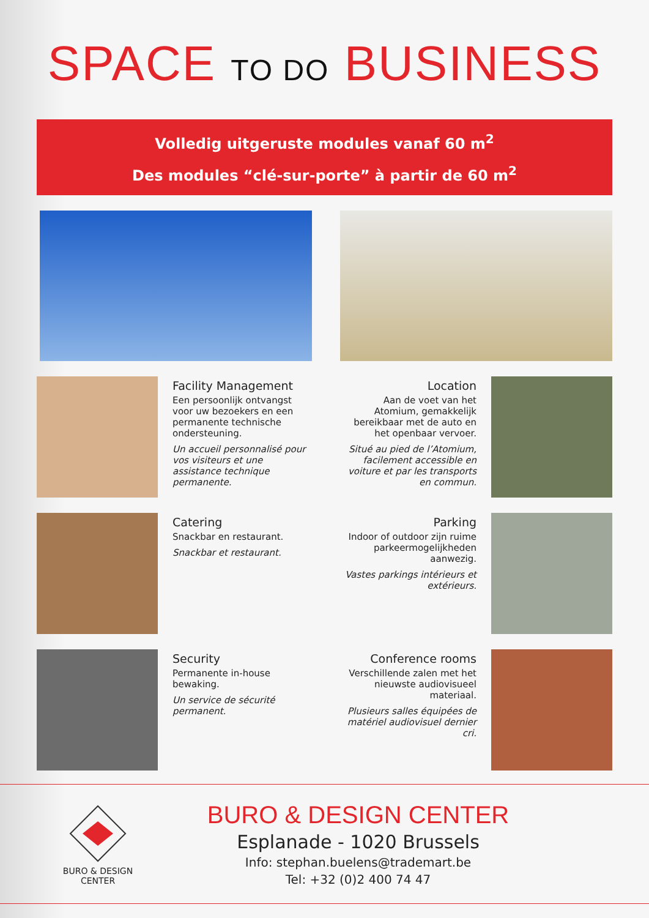SPACE TO DO BUSINESS
Volledig uitgeruste modules vanaf 60 m<sup>2</sup>
Des modules “clé-sur-porte” à partir de 60 m<sup>2</sup>
Facility Management
Een persoonlijk ontvangst voor uw bezoekers en een permanente technische ondersteuning.
Un accueil personnalisé pour vos visiteurs et une assistance technique permanente.
Location
Aan de voet van het Atomium, gemakkelijk bereikbaar met de auto en het openbaar vervoer.
Situé au pied de l’Atomium, facilement accessible en voiture et par les transports en commun.
Catering
Snackbar en restaurant.
Snackbar et restaurant.
Parking
Indoor of outdoor zijn ruime parkeermogelijkheden aanwezig.
Vastes parkings intérieurs et extérieurs.
Security
Permanente in-house bewaking.
Un service de sécurité permanent.
Conference rooms
Verschillende zalen met het nieuwste audiovisueel materiaal.
Plusieurs salles équipées de matériel audiovisuel dernier cri.
BURO & DESIGN
CENTER
BURO & DESIGN CENTER
Esplanade - 1020 Brussels
Info: stephan.buelens@trademart.be
Tel: +32 (0)2 400 74 47